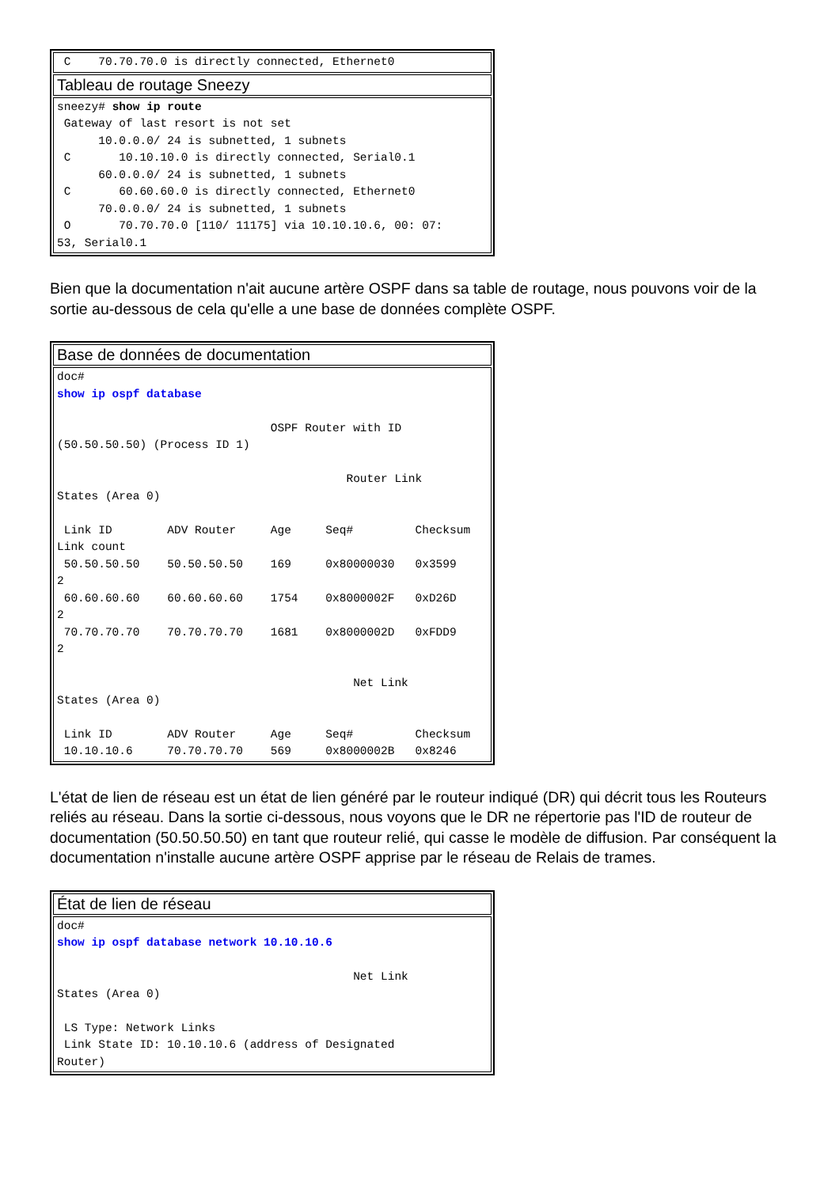| C 70.70.70.0 is directly connected, Ethernet0 |
| Tableau de routage Sneezy |
| sneezy# show ip route Gateway of last resort is not set 10.0.0.0/ 24 is subnetted, 1 subnets C 10.10.10.0 is directly connected, Serial0.1 60.0.0.0/ 24 is subnetted, 1 subnets C 60.60.60.0 is directly connected, Ethernet0 70.0.0.0/ 24 is subnetted, 1 subnets O 70.70.70.0 [110/ 11175] via 10.10.10.6, 00: 07: 53, Serial0.1 |
Bien que la documentation n'ait aucune artère OSPF dans sa table de routage, nous pouvons voir de la sortie au-dessous de cela qu'elle a une base de données complète OSPF.
| Base de données de documentation |
| doc# show ip ospf database OSPF Router with ID (50.50.50.50) (Process ID 1) Router Link States (Area 0) Link ID ADV Router Age Seq# Checksum Link count 50.50.50.50 50.50.50.50 169 0x80000030 0x3599 2 60.60.60.60 60.60.60.60 1754 0x8000002F 0xD26D 2 70.70.70.70 70.70.70.70 1681 0x8000002D 0xFDD9 2 Net Link States (Area 0) Link ID ADV Router Age Seq# Checksum 10.10.10.6 70.70.70.70 569 0x8000002B 0x8246 |
L'état de lien de réseau est un état de lien généré par le routeur indiqué (DR) qui décrit tous les Routeurs reliés au réseau. Dans la sortie ci-dessous, nous voyons que le DR ne répertorie pas l'ID de routeur de documentation (50.50.50.50) en tant que routeur relié, qui casse le modèle de diffusion. Par conséquent la documentation n'installe aucune artère OSPF apprise par le réseau de Relais de trames.
| État de lien de réseau |
| doc# show ip ospf database network 10.10.10.6 Net Link States (Area 0) LS Type: Network Links Link State ID: 10.10.10.6 (address of Designated Router) |